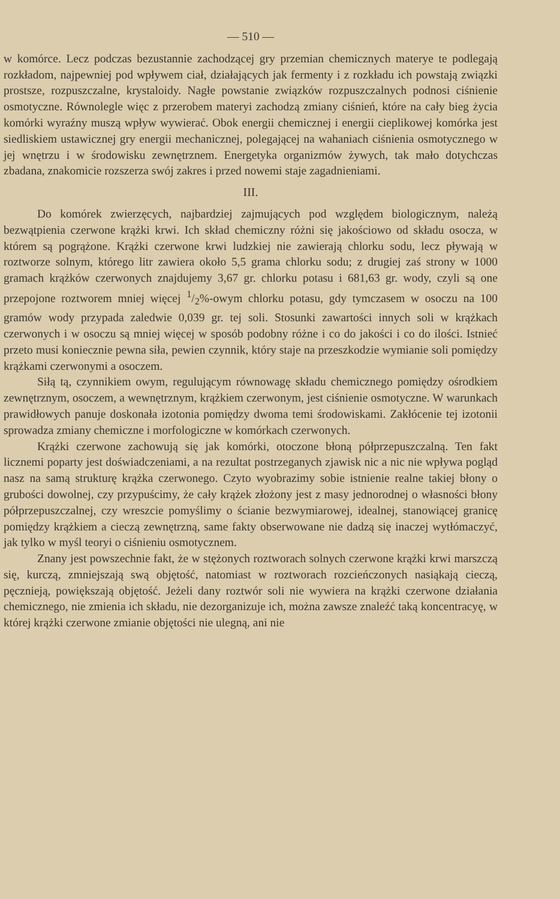— 510 —
w komórce. Lecz podczas bezustannie zachodzącej gry przemian chemicznych materye te podlegają rozkładom, najpewniej pod wpływem ciał, działających jak fermenty i z rozkładu ich powstają związki prostsze, rozpuszczalne, krystaloidy. Nagłe powstanie związków rozpuszczalnych podnosi ciśnienie osmotyczne. Równolegle więc z przerobem materyi zachodzą zmiany ciśnień, które na cały bieg życia komórki wyraźny muszą wpływ wywierać. Obok energii chemicznej i energii cieplikowej komórka jest siedliskiem ustawicznej gry energii mechanicznej, polegającej na wahaniach ciśnienia osmotycznego w jej wnętrzu i w środowisku zewnętrznem. Energetyka organizmów żywych, tak mało dotychczas zbadana, znakomicie rozszerza swój zakres i przed nowemi staje zagadnieniami.
III.
Do komórek zwierzęcych, najbardziej zajmujących pod względem biologicznym, należą bezwątpienia czerwone krążki krwi. Ich skład chemiczny różni się jakościowo od składu osocza, w którem są pogrążone. Krążki czerwone krwi ludzkiej nie zawierają chlorku sodu, lecz pływają w roztworze solnym, którego litr zawiera około 5,5 grama chlorku sodu; z drugiej zaś strony w 1000 gramach krążków czerwonych znajdujemy 3,67 gr. chlorku potasu i 681,63 gr. wody, czyli są one przepojone roztworem mniej więcej 1/2%-owym chlorku potasu, gdy tymczasem w osoczu na 100 gramów wody przypada zaledwie 0,039 gr. tej soli. Stosunki zawartości innych soli w krążkach czerwonych i w osoczu są mniej więcej w sposób podobny różne i co do jakości i co do ilości. Istnieć przeto musi koniecznie pewna siła, pewien czynnik, który staje na przeszkodzie wymianie soli pomiędzy krążkami czerwonymi a osoczem.
Siłą tą, czynnikiem owym, regulującym równowagę składu chemicznego pomiędzy ośrodkiem zewnętrznym, osoczem, a wewnętrznym, krążkiem czerwonym, jest ciśnienie osmotyczne. W warunkach prawidłowych panuje doskonała izotonia pomiędzy dwoma temi środowiskami. Zakłócenie tej izotonii sprowadza zmiany chemiczne i morfologiczne w komórkach czerwonych.
Krążki czerwone zachowują się jak komórki, otoczone błoną półprzepuszczalną. Ten fakt licznemi poparty jest doświadczeniami, a na rezultat postrzeganych zjawisk nic a nic nie wpływa pogląd nasz na samą strukturę krążka czerwonego. Czyto wyobrazimy sobie istnienie realne takiej błony o grubości dowolnej, czy przypuścimy, że cały krążek złożony jest z masy jednorodnej o własności błony półprzepuszczalnej, czy wreszcie pomyślimy o ścianie bezwymiarowej, idealnej, stanowiącej granicę pomiędzy krążkiem a cieczą zewnętrzną, same fakty obserwowane nie dadzą się inaczej wytłómaczyć, jak tylko w myśl teoryi o ciśnieniu osmotycznem.
Znany jest powszechnie fakt, że w stężonych roztworach solnych czerwone krążki krwi marszczą się, kurczą, zmniejszają swą objętość, natomiast w roztworach rozcieńczonych nasiąkają cieczą, pęcznieją, powiększają objętość. Jeżeli dany roztwór soli nie wywiera na krążki czerwone działania chemicznego, nie zmienia ich składu, nie dezorganizuje ich, można zawsze znaleźć taką koncentracyę, w której krążki czerwone zmianie objętości nie ulegną, ani nie